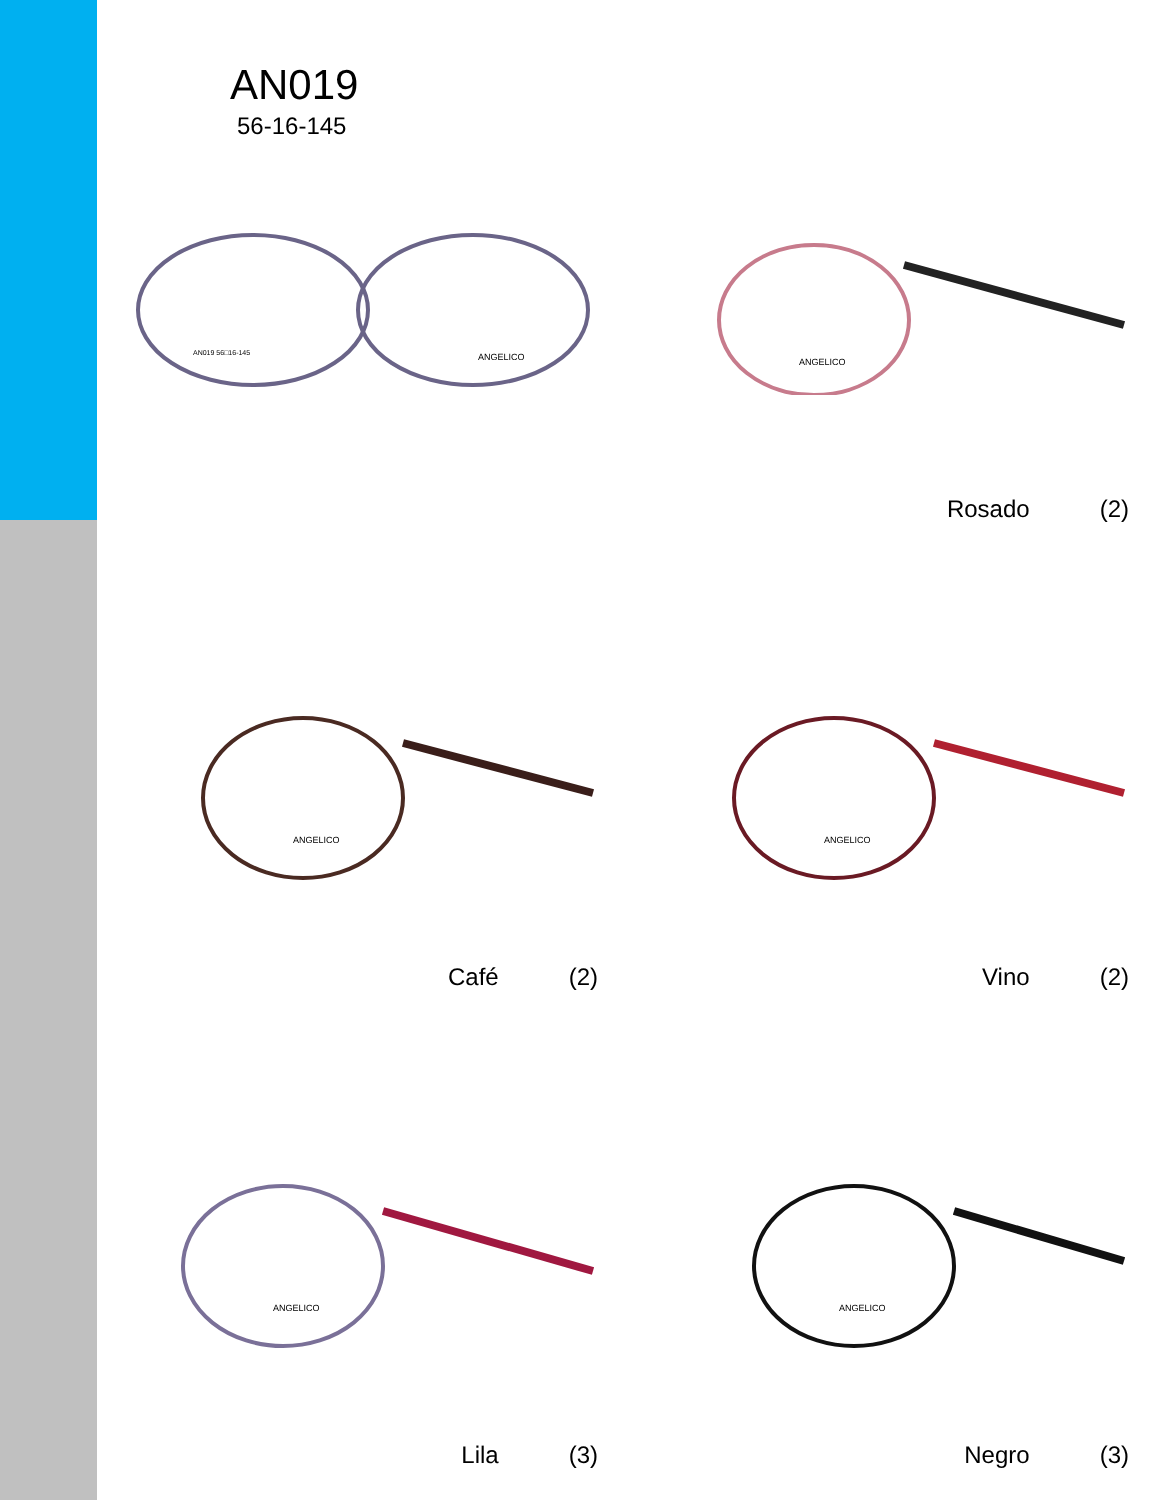AN019
56-16-145
AN019 56□16-145
ANGELICO
ANGELICO
Rosado (2)
ANGELICO
Café (2)
ANGELICO
Vino (2)
ANGELICO
Lila (3)
ANGELICO
Negro (3)